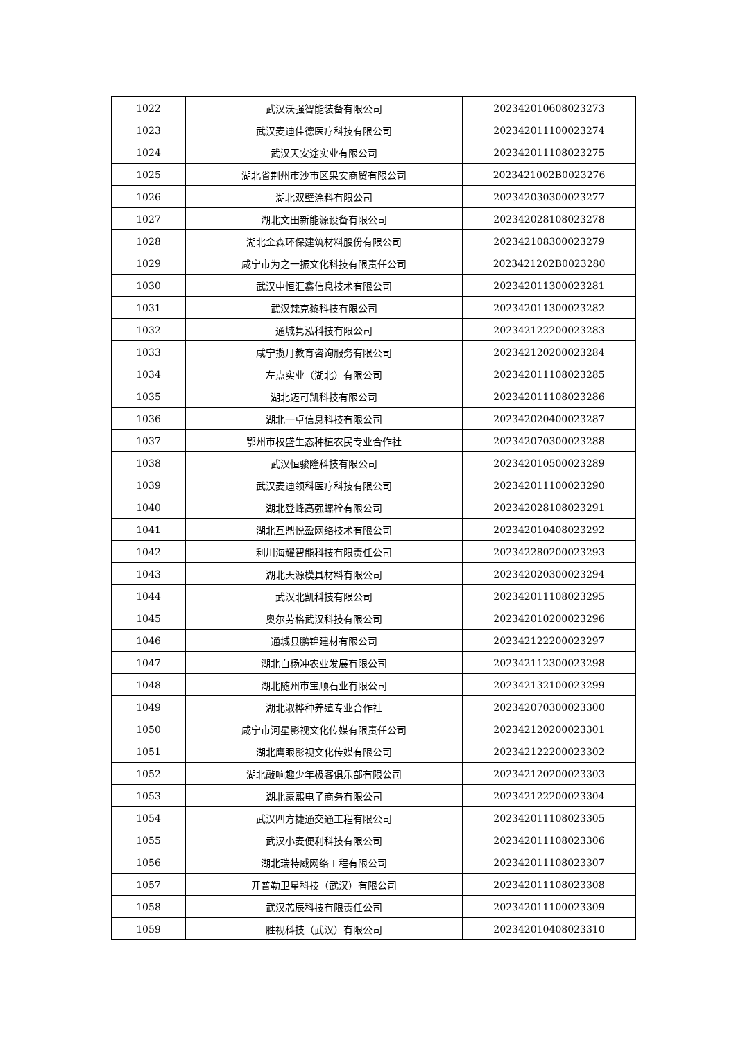| 1022 | 武汉沃强智能装备有限公司 | 20234201060802​3273 |
| 1023 | 武汉麦迪佳德医疗科技有限公司 | 202342011100023274 |
| 1024 | 武汉天安途实业有限公司 | 202342011108023275 |
| 1025 | 湖北省荆州市沙市区果安商贸有限公司 | 2023421002B0023276 |
| 1026 | 湖北双壁涂料有限公司 | 202342030300023277 |
| 1027 | 湖北文田新能源设备有限公司 | 202342028108023278 |
| 1028 | 湖北金森环保建筑材料股份有限公司 | 202342108300023279 |
| 1029 | 咸宁市为之一振文化科技有限责任公司 | 2023421202B0023280 |
| 1030 | 武汉中恒汇鑫信息技术有限公司 | 202342011300023281 |
| 1031 | 武汉梵克黎科技有限公司 | 202342011300023282 |
| 1032 | 通城隽泓科技有限公司 | 202342122200023283 |
| 1033 | 咸宁揽月教育咨询服务有限公司 | 202342120200023284 |
| 1034 | 左点实业（湖北）有限公司 | 202342011108023285 |
| 1035 | 湖北迈可凯科技有限公司 | 202342011108023286 |
| 1036 | 湖北一卓信息科技有限公司 | 202342020400023287 |
| 1037 | 鄂州市权盛生态种植农民专业合作社 | 202342070300023288 |
| 1038 | 武汉恒骏隆科技有限公司 | 202342010500023289 |
| 1039 | 武汉麦迪领科医疗科技有限公司 | 202342011100023290 |
| 1040 | 湖北登峰高强螺栓有限公司 | 202342028108023291 |
| 1041 | 湖北互鼎悦盈网络技术有限公司 | 202342010408023292 |
| 1042 | 利川海耀智能科技有限责任公司 | 202342280200023293 |
| 1043 | 湖北天源模具材料有限公司 | 202342020300023294 |
| 1044 | 武汉北凯科技有限公司 | 202342011108023295 |
| 1045 | 奥尔劳格武汉科技有限公司 | 202342010200023296 |
| 1046 | 通城县鹏锦建材有限公司 | 202342122200023297 |
| 1047 | 湖北白杨冲农业发展有限公司 | 202342112300023298 |
| 1048 | 湖北随州市宝顺石业有限公司 | 202342132100023299 |
| 1049 | 湖北淑桦种养殖专业合作社 | 202342070300023300 |
| 1050 | 咸宁市河星影视文化传媒有限责任公司 | 202342120200023301 |
| 1051 | 湖北鹰眼影视文化传媒有限公司 | 202342122200023302 |
| 1052 | 湖北敲响趣少年极客俱乐部有限公司 | 202342120200023303 |
| 1053 | 湖北豪熙电子商务有限公司 | 202342122200023304 |
| 1054 | 武汉四方捷通交通工程有限公司 | 202342011108023305 |
| 1055 | 武汉小麦便利科技有限公司 | 202342011108023306 |
| 1056 | 湖北瑞特威网络工程有限公司 | 202342011108023307 |
| 1057 | 开普勒卫星科技（武汉）有限公司 | 202342011108023308 |
| 1058 | 武汉芯辰科技有限责任公司 | 202342011100023309 |
| 1059 | 胜视科技（武汉）有限公司 | 202342010408023310 |